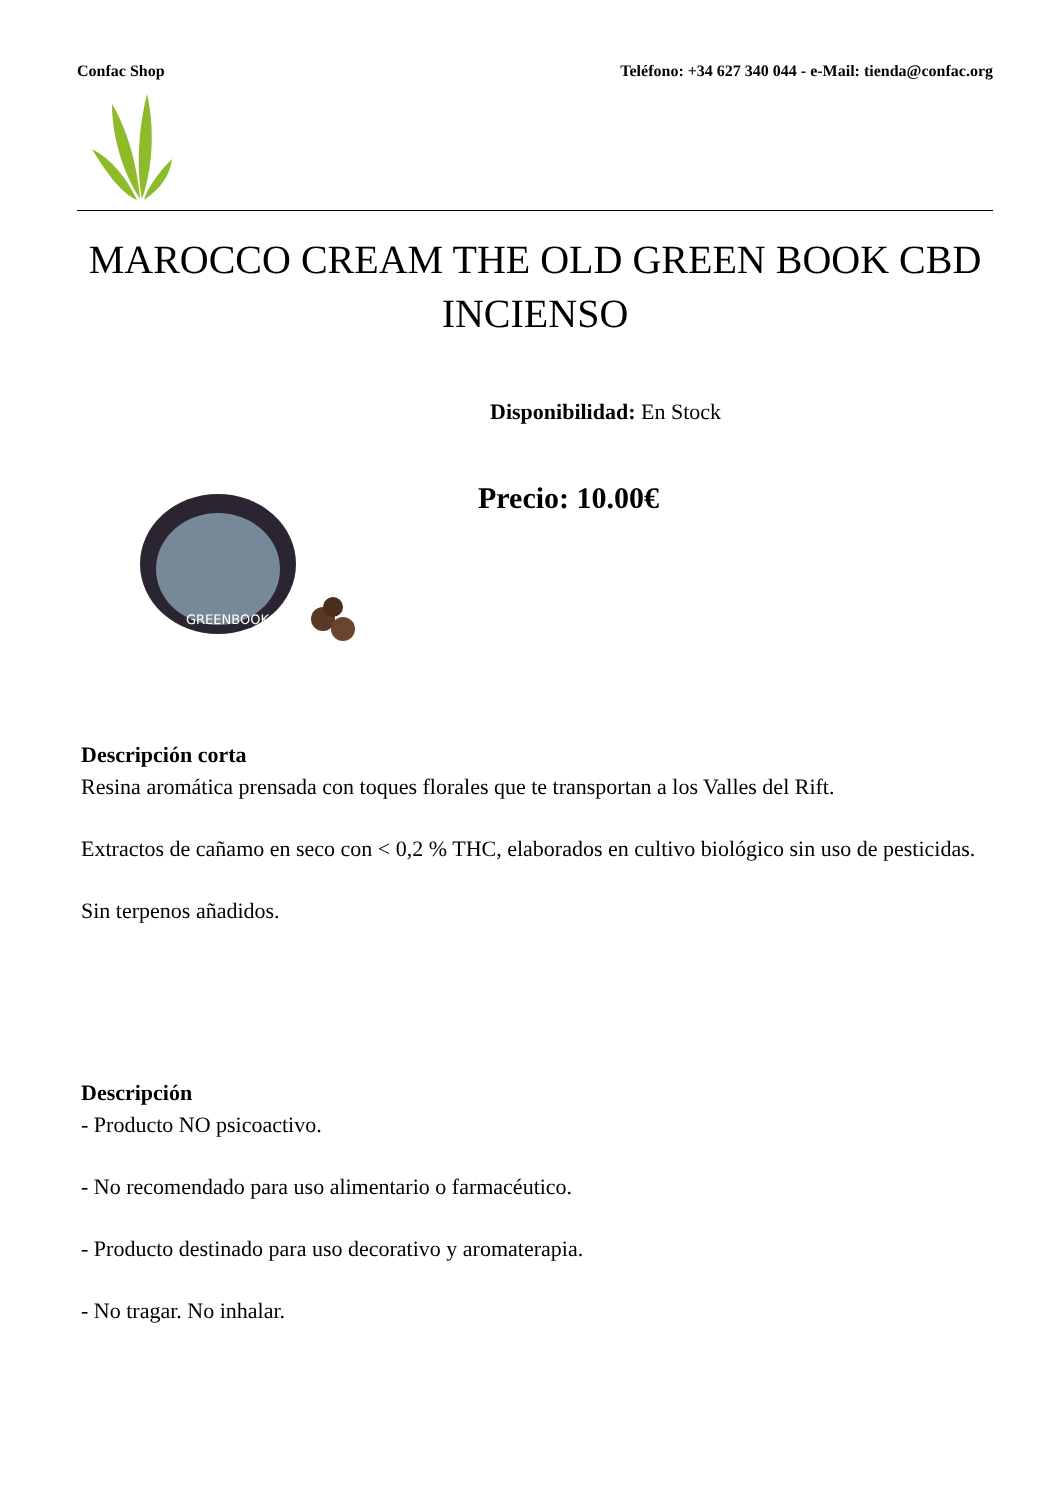Confac Shop Teléfono: +34 627 340 044 - e-Mail: tienda@confac.org
MAROCCO CREAM THE OLD GREEN BOOK CBD INCIENSO
GREENBOOK
Disponibilidad: En Stock
Precio: 10.00€
Descripción corta
Resina aromática prensada con toques florales que te transportan a los Valles del Rift.
Extractos de cañamo en seco con < 0,2 % THC, elaborados en cultivo biológico sin uso de pesticidas.
Sin terpenos añadidos.
Descripción
- Producto NO psicoactivo.
- No recomendado para uso alimentario o farmacéutico.
- Producto destinado para uso decorativo y aromaterapia.
- No tragar. No inhalar.